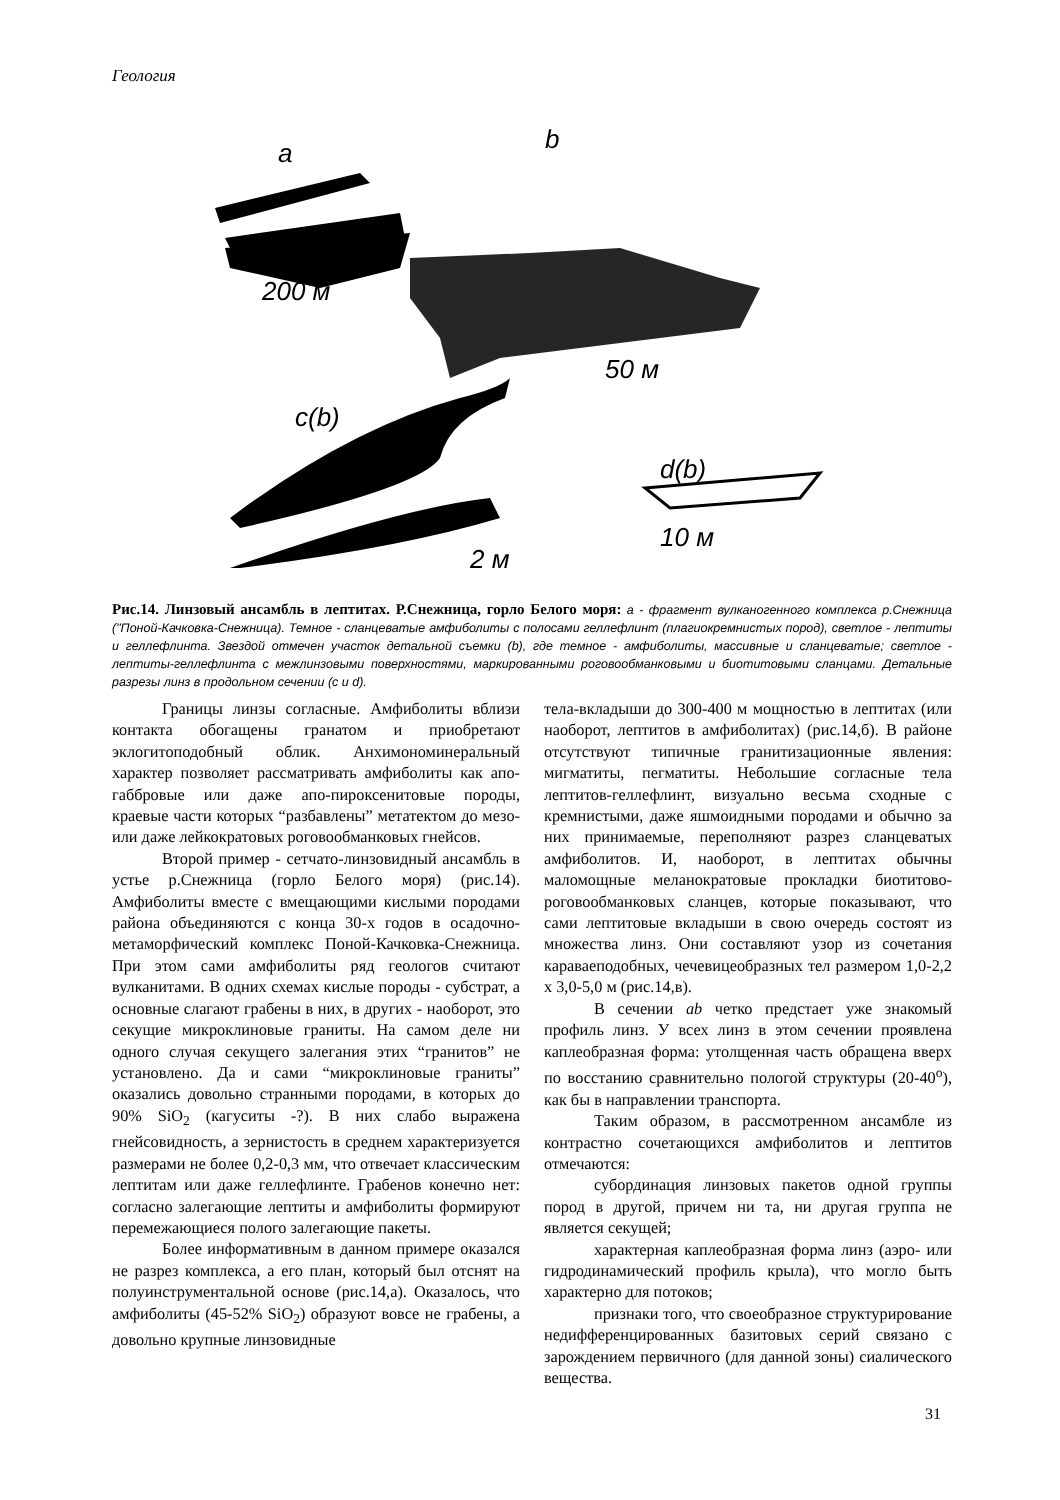Геология
a
b
200 м
50 м
c(b)
d(b)
10 м
2 м
Рис.14. Линзовый ансамбль в лептитах. Р.Снежница, горло Белого моря: a - фрагмент вулканогенного комплекса р.Снежница ("Поной-Качковка-Снежница). Темное - сланцеватые амфиболиты с полосами геллефлинт (плагиокремнистых пород), светлое - лептиты и геллефлинта. Звездой отмечен участок детальной съемки (b), где темное - амфиболиты, массивные и сланцеватые; светлое - лептиты-геллефлинта с межлинзовыми поверхностями, маркированными роговообманковыми и биотитовыми сланцами. Детальные разрезы линз в продольном сечении (c и d).
Границы линзы согласные. Амфиболиты вблизи контакта обогащены гранатом и приобретают эклогитоподобный облик. Анхимономинеральный характер позволяет рассматривать амфиболиты как апо-габбровые или даже апо-пироксенитовые породы, краевые части которых “разбавлены” метатектом до мезо- или даже лейкократовых роговообманковых гнейсов.
Второй пример - сетчато-линзовидный ансамбль в устье р.Снежница (горло Белого моря) (рис.14). Амфиболиты вместе с вмещающими кислыми породами района объединяются с конца 30-х годов в осадочно-метаморфический комплекс Поной-Качковка-Снежница. При этом сами амфиболиты ряд геологов считают вулканитами. В одних схемах кислые породы - субстрат, а основные слагают грабены в них, в других - наоборот, это секущие микроклиновые граниты. На самом деле ни одного случая секущего залегания этих “гранитов” не установлено. Да и сами “микроклиновые граниты” оказались довольно странными породами, в которых до 90% SiO<sub>2</sub> (кагуситы -?). В них слабо выражена гнейсовидность, а зернистость в среднем характеризуется размерами не более 0,2-0,3 мм, что отвечает классическим лептитам или даже геллефлинте. Грабенов конечно нет: согласно залегающие лептиты и амфиболиты формируют перемежающиеся полого залегающие пакеты.
Более информативным в данном примере оказался не разрез комплекса, а его план, который был отснят на полуинструментальной основе (рис.14,а). Оказалось, что амфиболиты (45-52% SiO<sub>2</sub>) образуют вовсе не грабены, а довольно крупные линзовидные
тела-вкладыши до 300-400 м мощностью в лептитах (или наоборот, лептитов в амфиболитах) (рис.14,б). В районе отсутствуют типичные гранитизационные явления: мигматиты, пегматиты. Небольшие согласные тела лептитов-геллефлинт, визуально весьма сходные с кремнистыми, даже яшмоидными породами и обычно за них принимаемые, переполняют разрез сланцеватых амфиболитов. И, наоборот, в лептитах обычны маломощные меланократовые прокладки биотитово-роговообманковых сланцев, которые показывают, что сами лептитовые вкладыши в свою очередь состоят из множества линз. Они составляют узор из сочетания караваеподобных, чечевицеобразных тел размером 1,0-2,2 х 3,0-5,0 м (рис.14,в).
В сечении ab четко предстает уже знакомый профиль линз. У всех линз в этом сечении проявлена каплеобразная форма: утолщенная часть обращена вверх по восстанию сравнительно пологой структуры (20-40<sup>о</sup>), как бы в направлении транспорта.
Таким образом, в рассмотренном ансамбле из контрастно сочетающихся амфиболитов и лептитов отмечаются:
субординация линзовых пакетов одной группы пород в другой, причем ни та, ни другая группа не является секущей;
характерная каплеобразная форма линз (аэро- или гидродинамический профиль крыла), что могло быть характерно для потоков;
признаки того, что своеобразное структурирование недифференцированных базитовых серий связано с зарождением первичного (для данной зоны) сиалического вещества.
31